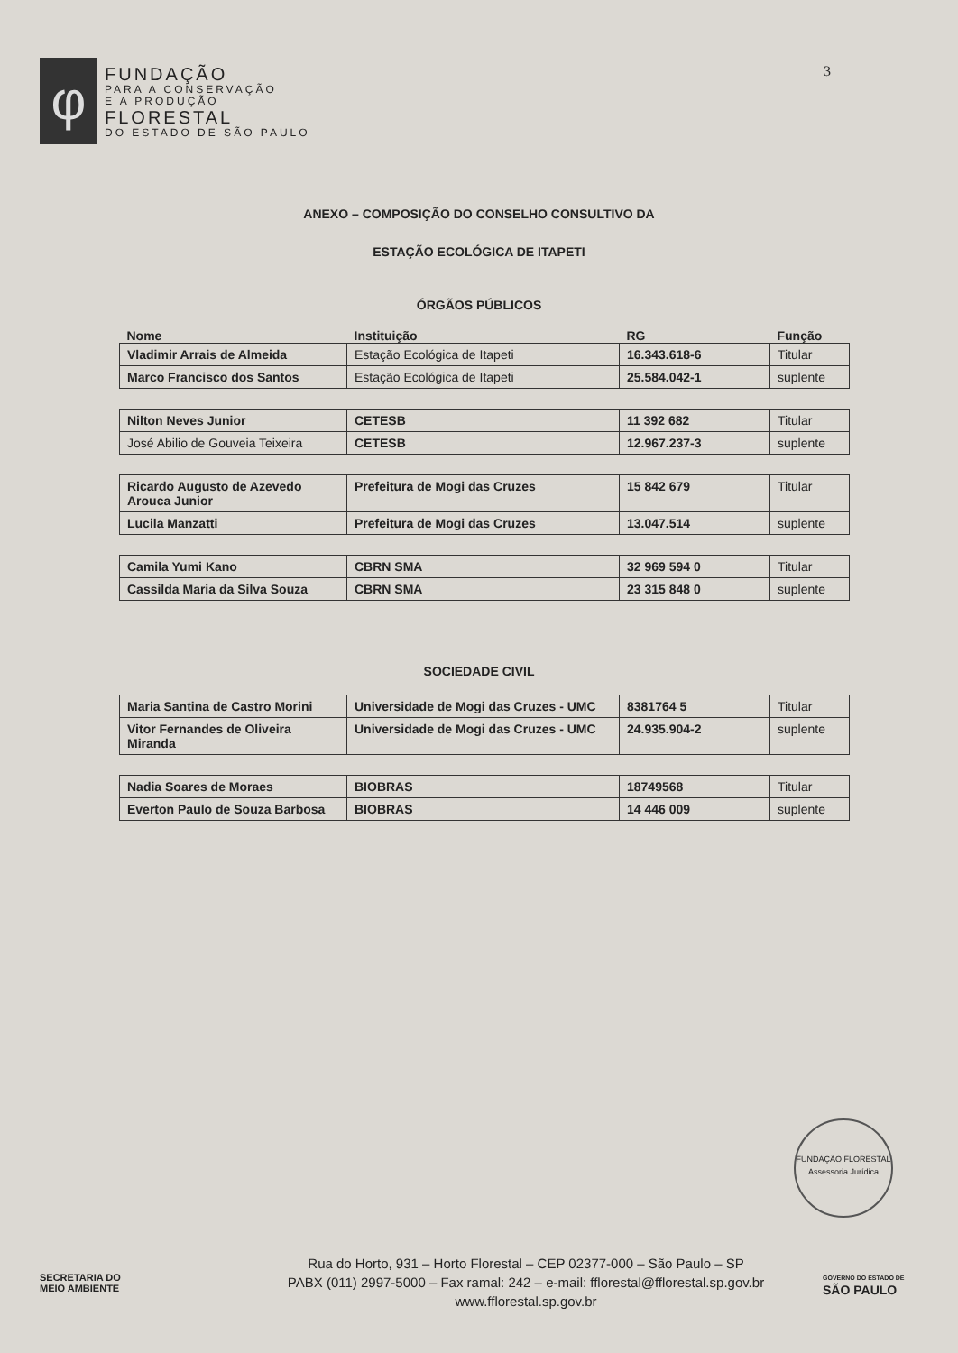φ
FUNDAÇÃO
PARA A CONSERVAÇÃO
E A PRODUÇÃO
FLORESTAL
DO ESTADO DE SÃO PAULO
3
ANEXO – COMPOSIÇÃO DO CONSELHO CONSULTIVO DA
ESTAÇÃO ECOLÓGICA DE ITAPETI
ÓRGÃOS PÚBLICOS
| Nome | Instituição | RG | Função |
| --- | --- | --- | --- |
| Vladimir Arrais de Almeida | Estação Ecológica de Itapeti | 16.343.618-6 | Titular |
| Marco Francisco dos Santos | Estação Ecológica de Itapeti | 25.584.042-1 | suplente |
| Nilton Neves Junior | CETESB | 11 392 682 | Titular |
| José Abilio de Gouveia Teixeira | CETESB | 12.967.237-3 | suplente |
| Ricardo Augusto de Azevedo Arouca Junior | Prefeitura de Mogi das Cruzes | 15 842 679 | Titular |
| Lucila Manzatti | Prefeitura de Mogi das Cruzes | 13.047.514 | suplente |
| Camila Yumi Kano | CBRN SMA | 32 969 594 0 | Titular |
| Cassilda Maria da Silva Souza | CBRN SMA | 23 315 848 0 | suplente |
SOCIEDADE CIVIL
| Maria Santina de Castro Morini | Universidade de Mogi das Cruzes - UMC | 8381764 5 | Titular |
| Vitor Fernandes de Oliveira Miranda | Universidade de Mogi das Cruzes - UMC | 24.935.904-2 | suplente |
| Nadia Soares de Moraes | BIOBRAS | 18749568 | Titular |
| Everton Paulo de Souza Barbosa | BIOBRAS | 14 446 009 | suplente |
FUNDAÇÃO FLORESTAL
Assessoria Jurídica
SECRETARIA DO
MEIO AMBIENTE
Rua do Horto, 931 – Horto Florestal – CEP 02377-000 – São Paulo – SP
PABX (011) 2997-5000 – Fax ramal: 242 – e-mail: fflorestal@fflorestal.sp.gov.br
www.fflorestal.sp.gov.br
GOVERNO DO ESTADO DE
SÃO PAULO